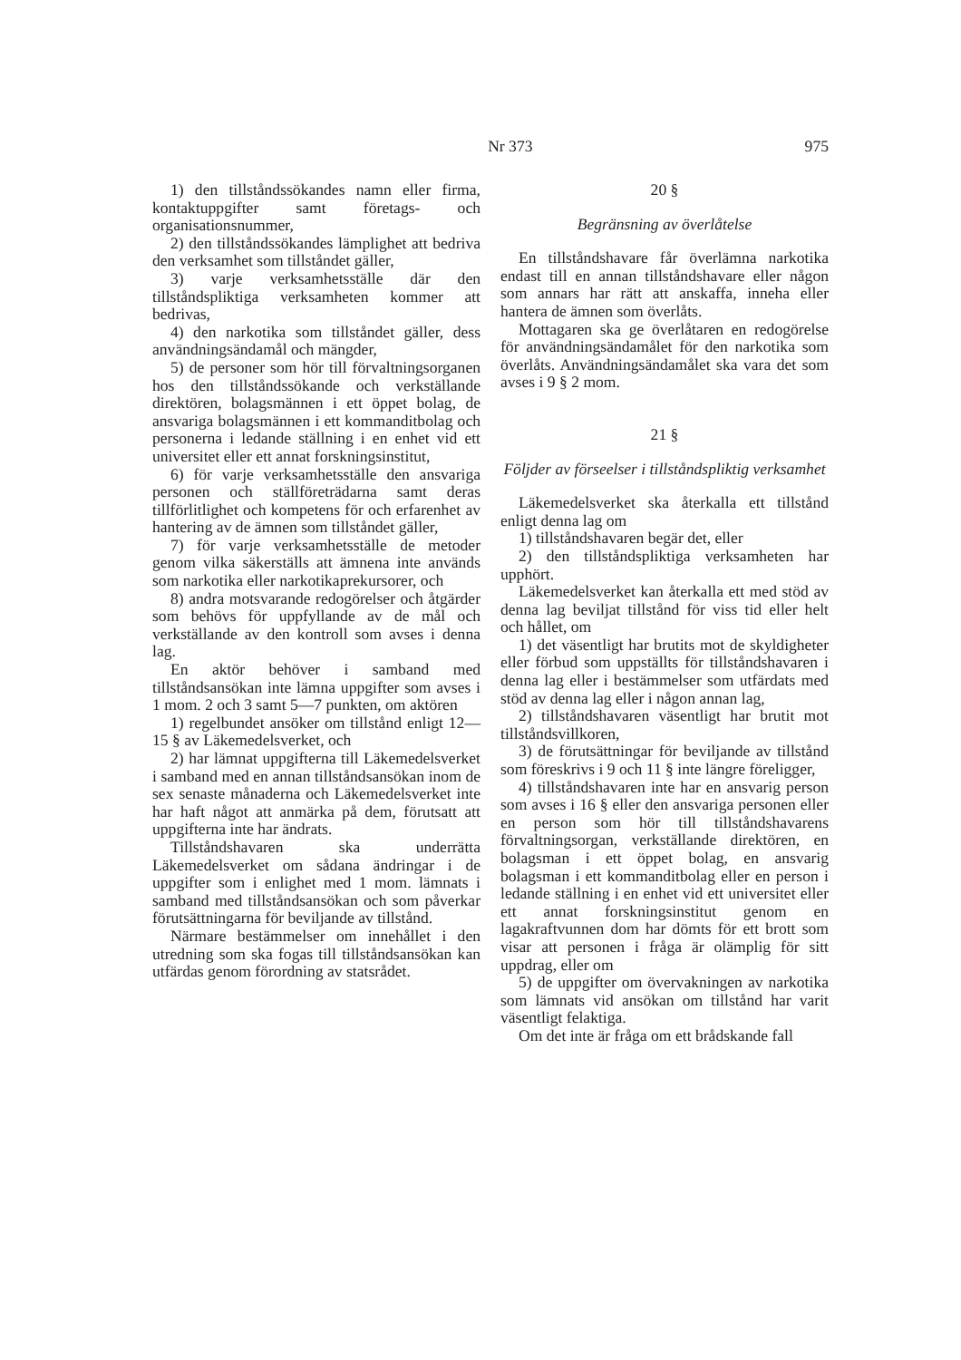Nr 373 975
1) den tillståndssökandes namn eller firma, kontaktuppgifter samt företags- och organisationsnummer,
2) den tillståndssökandes lämplighet att bedriva den verksamhet som tillståndet gäller,
3) varje verksamhetsställe där den tillståndspliktiga verksamheten kommer att bedrivas,
4) den narkotika som tillståndet gäller, dess användningsändamål och mängder,
5) de personer som hör till förvaltningsorganen hos den tillståndssökande och verkställande direktören, bolagsmännen i ett öppet bolag, de ansvariga bolagsmännen i ett kommanditbolag och personerna i ledande ställning i en enhet vid ett universitet eller ett annat forskningsinstitut,
6) för varje verksamhetsställe den ansvariga personen och ställföreträdarna samt deras tillförlitlighet och kompetens för och erfarenhet av hantering av de ämnen som tillståndet gäller,
7) för varje verksamhetsställe de metoder genom vilka säkerställs att ämnena inte används som narkotika eller narkotikaprekursorer, och
8) andra motsvarande redogörelser och åtgärder som behövs för uppfyllande av de mål och verkställande av den kontroll som avses i denna lag.
En aktör behöver i samband med tillståndsansökan inte lämna uppgifter som avses i 1 mom. 2 och 3 samt 5—7 punkten, om aktören
1) regelbundet ansöker om tillstånd enligt 12—15 § av Läkemedelsverket, och
2) har lämnat uppgifterna till Läkemedelsverket i samband med en annan tillståndsansökan inom de sex senaste månaderna och Läkemedelsverket inte har haft något att anmärka på dem, förutsatt att uppgifterna inte har ändrats.
Tillståndshavaren ska underrätta Läkemedelsverket om sådana ändringar i de uppgifter som i enlighet med 1 mom. lämnats i samband med tillståndsansökan och som påverkar förutsättningarna för beviljande av tillstånd.
Närmare bestämmelser om innehållet i den utredning som ska fogas till tillståndsansökan kan utfärdas genom förordning av statsrådet.
20 §
Begränsning av överlåtelse
En tillståndshavare får överlämna narkotika endast till en annan tillståndshavare eller någon som annars har rätt att anskaffa, inneha eller hantera de ämnen som överlåts.
Mottagaren ska ge överlåtaren en redogörelse för användningsändamålet för den narkotika som överlåts. Användningsändamålet ska vara det som avses i 9 § 2 mom.
21 §
Följder av förseelser i tillståndspliktig verksamhet
Läkemedelsverket ska återkalla ett tillstånd enligt denna lag om
1) tillståndshavaren begär det, eller
2) den tillståndspliktiga verksamheten har upphört.
Läkemedelsverket kan återkalla ett med stöd av denna lag beviljat tillstånd för viss tid eller helt och hållet, om
1) det väsentligt har brutits mot de skyldigheter eller förbud som uppställts för tillståndshavaren i denna lag eller i bestämmelser som utfärdats med stöd av denna lag eller i någon annan lag,
2) tillståndshavaren väsentligt har brutit mot tillståndsvillkoren,
3) de förutsättningar för beviljande av tillstånd som föreskrivs i 9 och 11 § inte längre föreligger,
4) tillståndshavaren inte har en ansvarig person som avses i 16 § eller den ansvariga personen eller en person som hör till tillståndshavarens förvaltningsorgan, verkställande direktören, en bolagsman i ett öppet bolag, en ansvarig bolagsman i ett kommanditbolag eller en person i ledande ställning i en enhet vid ett universitet eller ett annat forskningsinstitut genom en lagakraftvunnen dom har dömts för ett brott som visar att personen i fråga är olämplig för sitt uppdrag, eller om
5) de uppgifter om övervakningen av narkotika som lämnats vid ansökan om tillstånd har varit väsentligt felaktiga.
Om det inte är fråga om ett brådskande fall